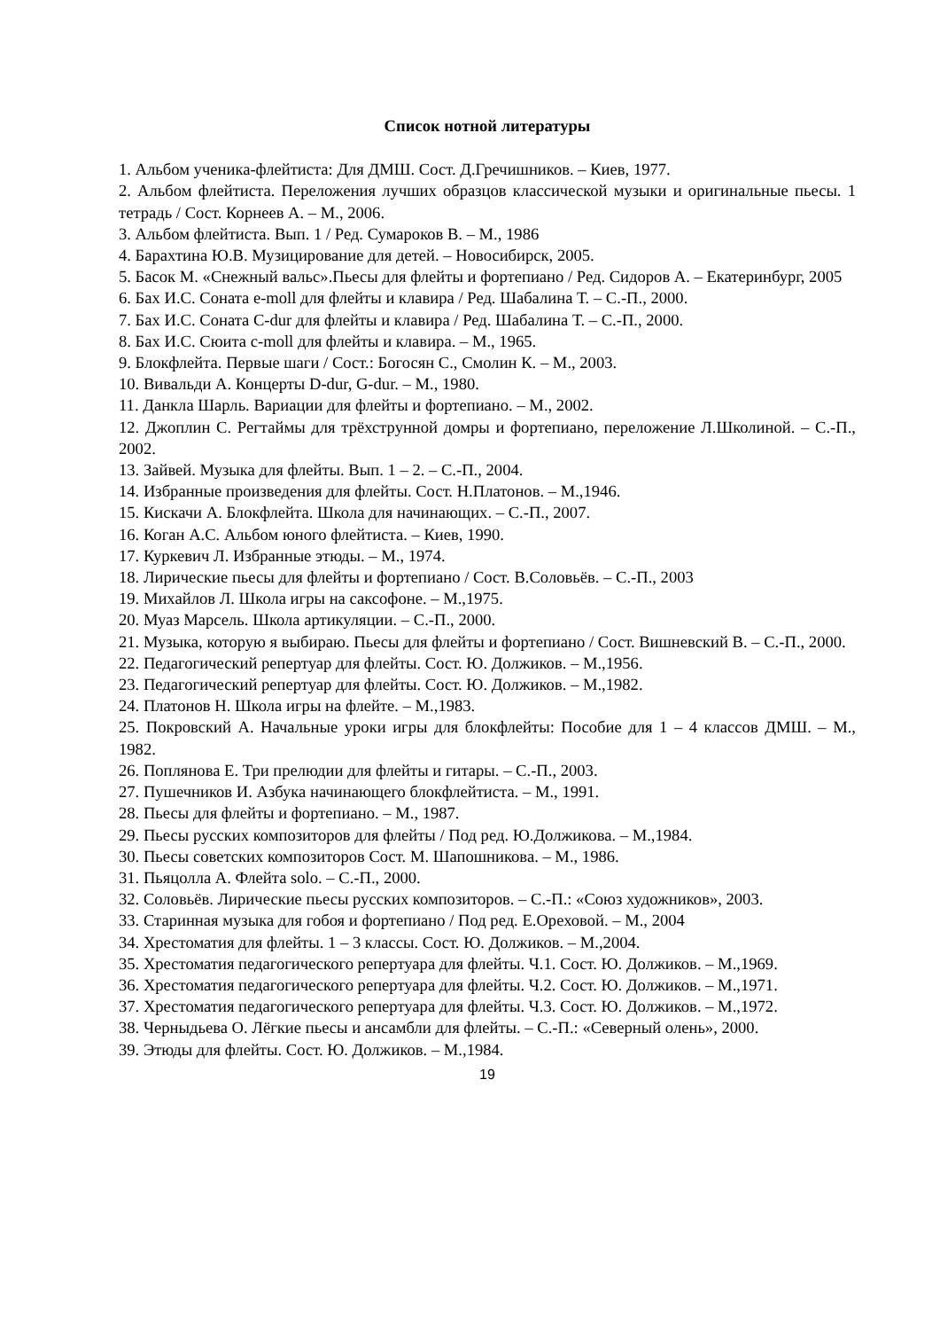Список нотной литературы
1. Альбом ученика-флейтиста: Для ДМШ. Сост. Д.Гречишников. – Киев, 1977.
2. Альбом флейтиста. Переложения лучших образцов классической музыки и оригинальные пьесы. 1 тетрадь / Сост. Корнеев А. – М., 2006.
3. Альбом флейтиста. Вып. 1 / Ред. Сумароков В. – М., 1986
4. Барахтина Ю.В. Музицирование для детей. – Новосибирск, 2005.
5. Басок М. «Снежный вальс».Пьесы для флейты и фортепиано / Ред. Сидоров А. – Екатеринбург, 2005
6. Бах И.С. Соната e-moll для флейты и клавира / Ред. Шабалина Т. – С.-П., 2000.
7. Бах И.С. Соната C-dur для флейты и клавира / Ред. Шабалина Т. – С.-П., 2000.
8. Бах И.С. Сюита c-moll для флейты и клавира. – М., 1965.
9. Блокфлейта. Первые шаги / Сост.: Богосян С., Смолин К. – М., 2003.
10. Вивальди А. Концерты D-dur, G-dur. – М., 1980.
11. Данкла Шарль. Вариации для флейты и фортепиано. – М., 2002.
12. Джоплин С. Регтаймы для трёхструнной домры и фортепиано, переложение Л.Школиной. – С.-П., 2002.
13. Зайвей. Музыка для флейты. Вып. 1 – 2. – С.-П., 2004.
14. Избранные произведения для флейты. Сост. Н.Платонов. – М.,1946.
15. Кискачи А. Блокфлейта. Школа для начинающих. – С.-П., 2007.
16. Коган А.С. Альбом юного флейтиста. – Киев, 1990.
17. Куркевич Л. Избранные этюды. – М., 1974.
18. Лирические пьесы для флейты и фортепиано / Сост. В.Соловьёв. – С.-П., 2003
19. Михайлов Л. Школа игры на саксофоне. – М.,1975.
20. Муаз Марсель. Школа артикуляции. – С.-П., 2000.
21. Музыка, которую я выбираю. Пьесы для флейты и фортепиано / Сост. Вишневский В. – С.-П., 2000.
22. Педагогический репертуар для флейты. Сост. Ю. Должиков. – М.,1956.
23. Педагогический репертуар для флейты. Сост. Ю. Должиков. – М.,1982.
24. Платонов Н. Школа игры на флейте. – М.,1983.
25. Покровский А. Начальные уроки игры для блокфлейты: Пособие для 1 – 4 классов ДМШ. – М., 1982.
26. Поплянова Е. Три прелюдии для флейты и гитары. – С.-П., 2003.
27. Пушечников И. Азбука начинающего блокфлейтиста. – М., 1991.
28. Пьесы для флейты и фортепиано. – М., 1987.
29. Пьесы русских композиторов для флейты / Под ред. Ю.Должикова. – М.,1984.
30. Пьесы советских композиторов Сост. М. Шапошникова. – М., 1986.
31. Пьяцолла А. Флейта solo. – С.-П., 2000.
32. Соловьёв. Лирические пьесы русских композиторов. – С.-П.: «Союз художников», 2003.
33. Старинная музыка для гобоя и фортепиано / Под ред. Е.Ореховой. – М., 2004
34. Хрестоматия для флейты. 1 – 3 классы. Сост. Ю. Должиков. – М.,2004.
35. Хрестоматия педагогического репертуара для флейты. Ч.1. Сост. Ю. Должиков. – М.,1969.
36. Хрестоматия педагогического репертуара для флейты. Ч.2. Сост. Ю. Должиков. – М.,1971.
37. Хрестоматия педагогического репертуара для флейты. Ч.3. Сост. Ю. Должиков. – М.,1972.
38. Черныдьева О. Лёгкие пьесы и ансамбли для флейты. – С.-П.: «Северный олень», 2000.
39. Этюды для флейты. Сост. Ю. Должиков. – М.,1984.
19